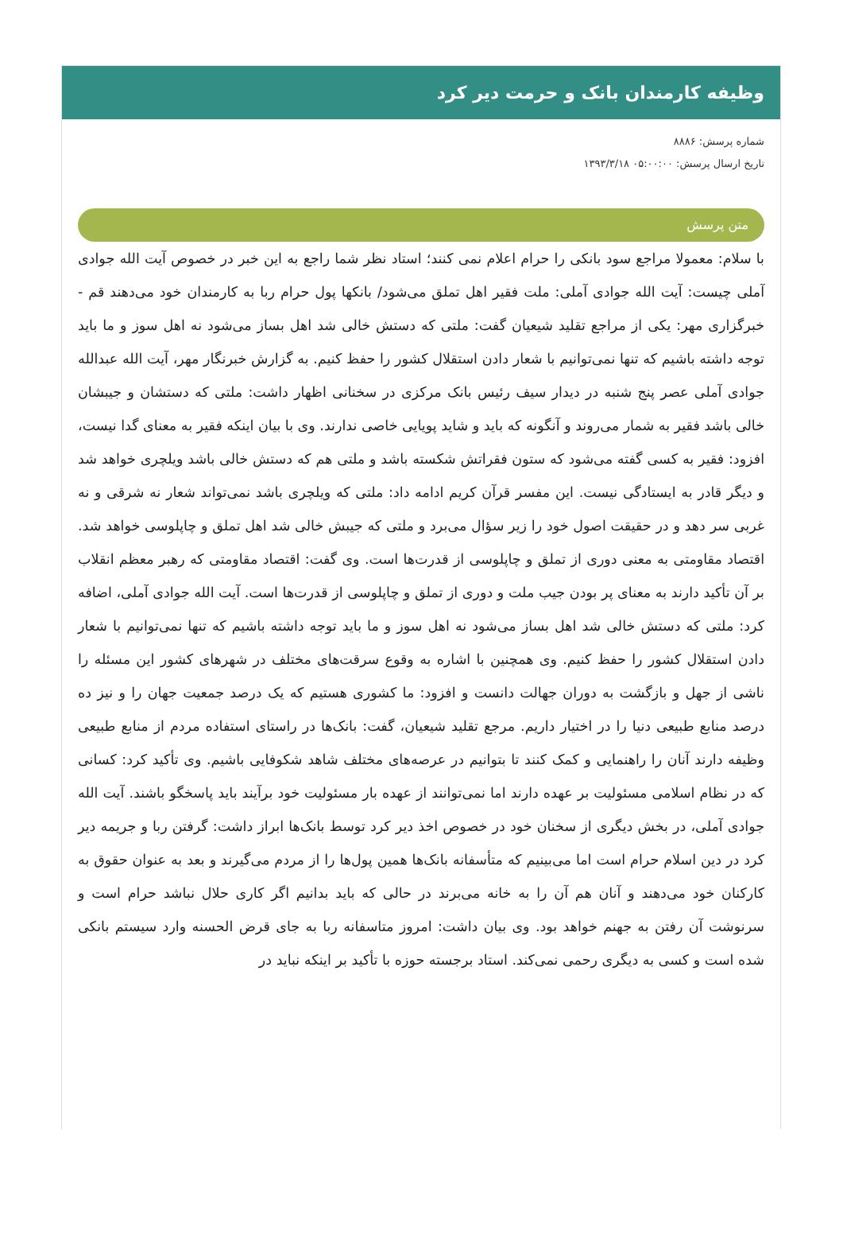وظیفه کارمندان بانک و حرمت دیر کرد
شماره پرسش: ۸۸۸۶
تاریخ ارسال پرسش: ۰۵:۰۰:۰۰ ۱۳۹۳/۳/۱۸
متن پرسش
با سلام: معمولا مراجع سود بانکی را حرام اعلام نمی کنند؛ استاد نظر شما راجع به این خبر در خصوص آیت الله جوادی آملی چیست: آیت الله جوادی آملی: ملت فقیر اهل تملق می‌شود/ بانکها پول حرام ربا به کارمندان خود می‌دهند قم - خبرگزاری مهر: یکی از مراجع تقلید شیعیان گفت: ملتی که دستش خالی شد اهل بساز می‌شود نه اهل سوز و ما باید توجه داشته باشیم که تنها نمی‌توانیم با شعار دادن استقلال کشور را حفظ کنیم. به گزارش خبرنگار مهر، آیت الله عبدالله جوادی آملی عصر پنج شنبه در دیدار سیف رئیس بانک مرکزی در سخنانی اظهار داشت: ملتی که دستشان و جیبشان خالی باشد فقیر به شمار می‌روند و آنگونه که باید و شاید پویایی خاصی ندارند. وی با بیان اینکه فقیر به معنای گدا نیست، افزود: فقیر به کسی گفته می‌شود که ستون فقراتش شکسته باشد و ملتی هم که دستش خالی باشد ویلچری خواهد شد و دیگر قادر به ایستادگی نیست. این مفسر قرآن کریم ادامه داد: ملتی که ویلچری باشد نمی‌تواند شعار نه شرقی و نه غربی سر دهد و در حقیقت اصول خود را زیر سؤال می‌برد و ملتی که جیبش خالی شد اهل تملق و چاپلوسی خواهد شد. اقتصاد مقاومتی به معنی دوری از تملق و چاپلوسی از قدرت‌ها است. وی گفت: اقتصاد مقاومتی که رهبر معظم انقلاب بر آن تأکید دارند به معنای پر بودن جیب ملت و دوری از تملق و چاپلوسی از قدرت‌ها است. آیت الله جوادی آملی، اضافه کرد: ملتی که دستش خالی شد اهل بساز می‌شود نه اهل سوز و ما باید توجه داشته باشیم که تنها نمی‌توانیم با شعار دادن استقلال کشور را حفظ کنیم. وی همچنین با اشاره به وقوع سرقت‌های مختلف در شهرهای کشور این مسئله را ناشی از جهل و بازگشت به دوران جهالت دانست و افزود: ما کشوری هستیم که یک درصد جمعیت جهان را و نیز ده درصد منابع طبیعی دنیا را در اختیار داریم. مرجع تقلید شیعیان، گفت: بانک‌ها در راستای استفاده مردم از منابع طبیعی وظیفه دارند آنان را راهنمایی و کمک کنند تا بتوانیم در عرصه‌های مختلف شاهد شکوفایی باشیم. وی تأکید کرد: کسانی که در نظام اسلامی مسئولیت بر عهده دارند اما نمی‌توانند از عهده بار مسئولیت خود برآیند باید پاسخگو باشند. آیت الله جوادی آملی، در بخش دیگری از سخنان خود در خصوص اخذ دیر کرد توسط بانک‌ها ابراز داشت: گرفتن ربا و جریمه دیر کرد در دین اسلام حرام است اما می‌بینیم که متأسفانه بانک‌ها همین پول‌ها را از مردم می‌گیرند و بعد به عنوان حقوق به کارکنان خود می‌دهند و آنان هم آن را به خانه می‌برند در حالی که باید بدانیم اگر کاری حلال نباشد حرام است و سرنوشت آن رفتن به جهنم خواهد بود. وی بیان داشت: امروز متاسفانه ربا به جای قرض الحسنه وارد سیستم بانکی شده است و کسی به دیگری رحمی نمی‌کند. استاد برجسته حوزه با تأکید بر اینکه نباید در